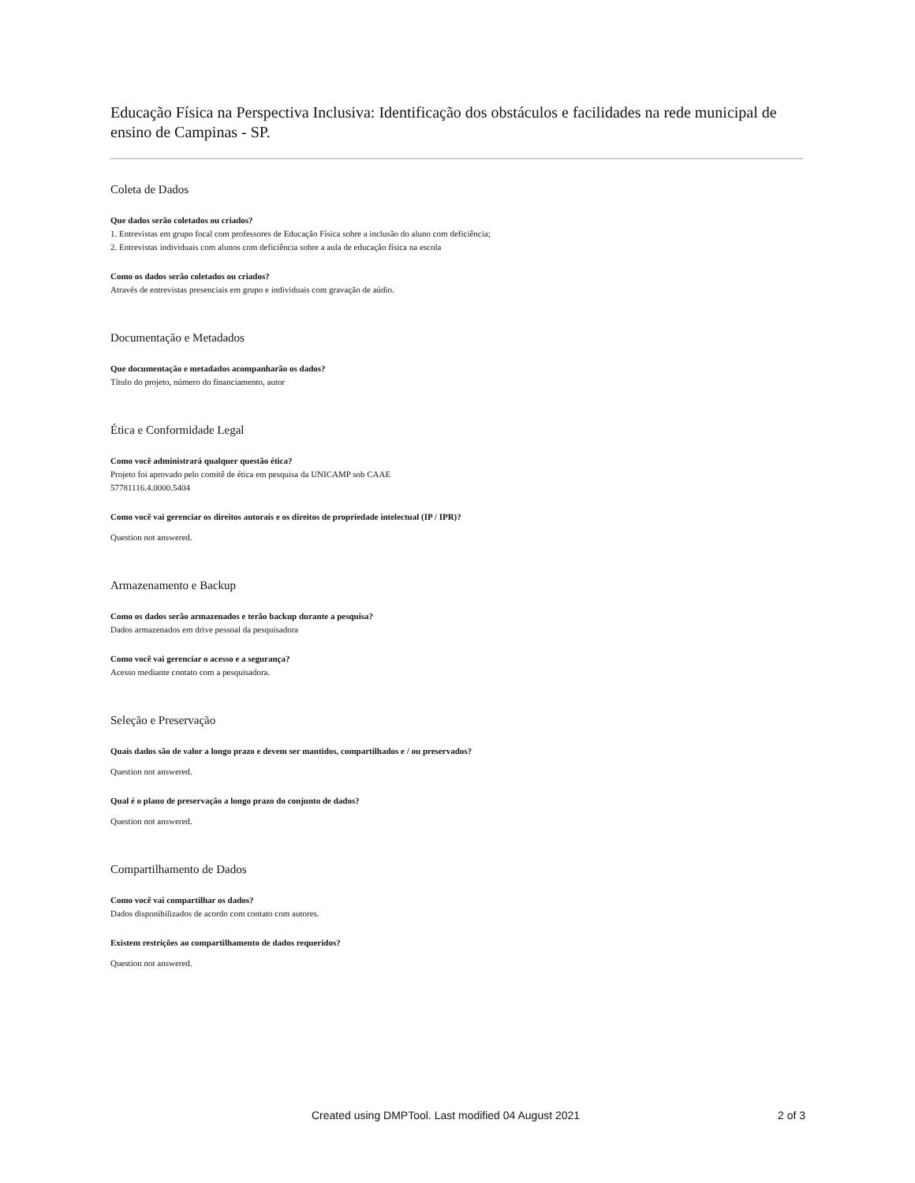Educação Física na Perspectiva Inclusiva: Identificação dos obstáculos e facilidades na rede municipal de ensino de Campinas - SP.
Coleta de Dados
Que dados serão coletados ou criados?
1. Entrevistas em grupo focal com professores de Educação Física sobre a inclusão do aluno com deficiência;
2. Entrevistas individuais com alunos com deficiência sobre a aula de educação física na escola
Como os dados serão coletados ou criados?
Através de entrevistas presenciais em grupo e individuais com gravação de aúdio.
Documentação e Metadados
Que documentação e metadados acompanharão os dados?
Título do projeto, número do financiamento, autor
Ética e Conformidade Legal
Como você administrará qualquer questão ética?
Projeto foi aprovado pelo comitê de ética em pesquisa da UNICAMP sob CAAE
57781116.4.0000.5404
Como você vai gerenciar os direitos autorais e os direitos de propriedade intelectual (IP / IPR)?
Question not answered.
Armazenamento e Backup
Como os dados serão armazenados e terão backup durante a pesquisa?
Dados armazenados em drive pessoal da pesquisadora
Como você vai gerenciar o acesso e a segurança?
Acesso mediante contato com a pesquisadora.
Seleção e Preservação
Quais dados são de valor a longo prazo e devem ser mantidos, compartilhados e / ou preservados?
Question not answered.
Qual é o plano de preservação a longo prazo do conjunto de dados?
Question not answered.
Compartilhamento de Dados
Como você vai compartilhar os dados?
Dados disponibilizados de acordo com contato com autores.
Existem restrições ao compartilhamento de dados requeridos?
Question not answered.
Created using DMPTool. Last modified 04 August 2021 2 of 3